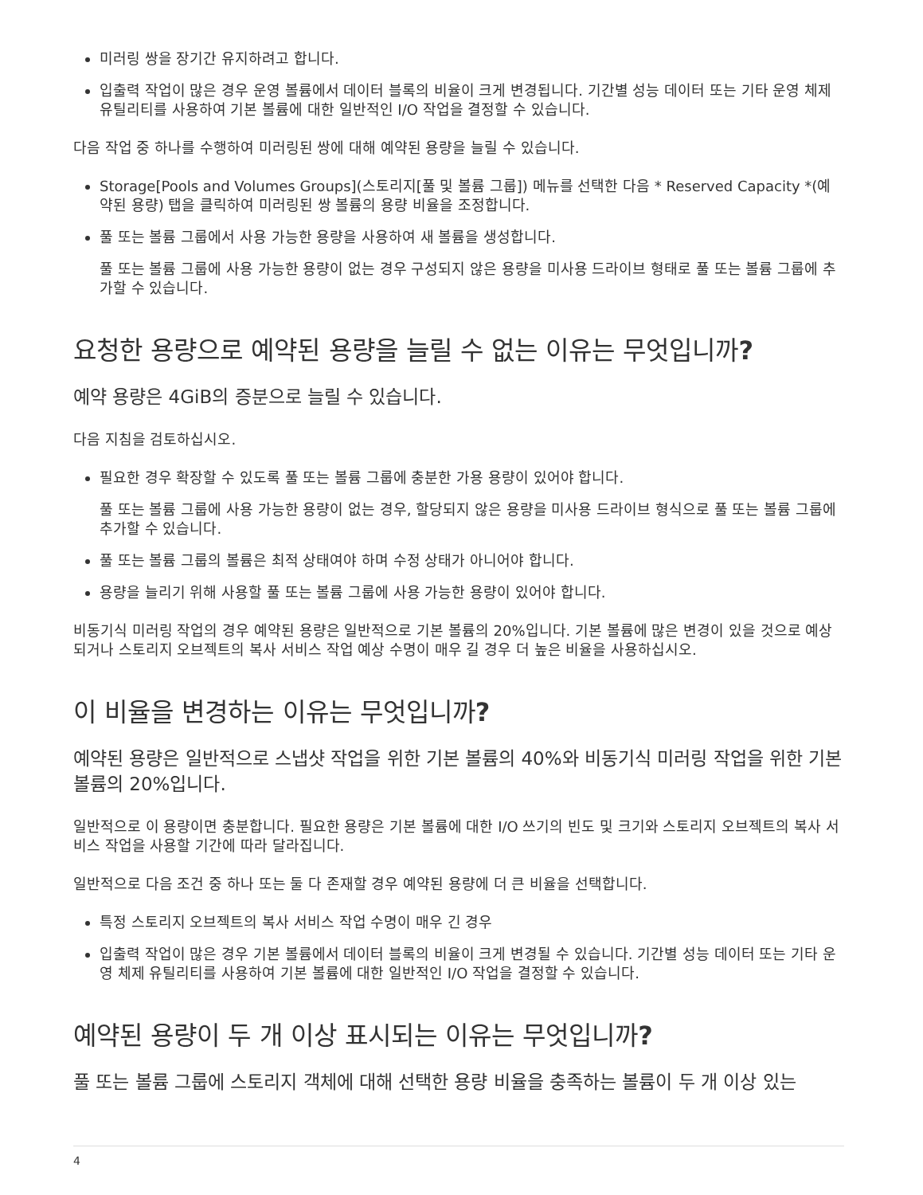미러링 쌍을 장기간 유지하려고 합니다.
입출력 작업이 많은 경우 운영 볼륨에서 데이터 블록의 비율이 크게 변경됩니다. 기간별 성능 데이터 또는 기타 운영 체제 유틸리티를 사용하여 기본 볼륨에 대한 일반적인 I/O 작업을 결정할 수 있습니다.
다음 작업 중 하나를 수행하여 미러링된 쌍에 대해 예약된 용량을 늘릴 수 있습니다.
Storage[Pools and Volumes Groups](스토리지[풀 및 볼륨 그룹]) 메뉴를 선택한 다음 * Reserved Capacity *(예약된 용량) 탭을 클릭하여 미러링된 쌍 볼륨의 용량 비율을 조정합니다.
풀 또는 볼륨 그룹에서 사용 가능한 용량을 사용하여 새 볼륨을 생성합니다.
풀 또는 볼륨 그룹에 사용 가능한 용량이 없는 경우 구성되지 않은 용량을 미사용 드라이브 형태로 풀 또는 볼륨 그룹에 추가할 수 있습니다.
요청한 용량으로 예약된 용량을 늘릴 수 없는 이유는 무엇입니까?
예약 용량은 4GiB의 증분으로 늘릴 수 있습니다.
다음 지침을 검토하십시오.
필요한 경우 확장할 수 있도록 풀 또는 볼륨 그룹에 충분한 가용 용량이 있어야 합니다.
풀 또는 볼륨 그룹에 사용 가능한 용량이 없는 경우, 할당되지 않은 용량을 미사용 드라이브 형식으로 풀 또는 볼륨 그룹에 추가할 수 있습니다.
풀 또는 볼륨 그룹의 볼륨은 최적 상태여야 하며 수정 상태가 아니어야 합니다.
용량을 늘리기 위해 사용할 풀 또는 볼륨 그룹에 사용 가능한 용량이 있어야 합니다.
비동기식 미러링 작업의 경우 예약된 용량은 일반적으로 기본 볼륨의 20%입니다. 기본 볼륨에 많은 변경이 있을 것으로 예상되거나 스토리지 오브젝트의 복사 서비스 작업 예상 수명이 매우 길 경우 더 높은 비율을 사용하십시오.
이 비율을 변경하는 이유는 무엇입니까?
예약된 용량은 일반적으로 스냅샷 작업을 위한 기본 볼륨의 40%와 비동기식 미러링 작업을 위한 기본 볼륨의 20%입니다.
일반적으로 이 용량이면 충분합니다. 필요한 용량은 기본 볼륨에 대한 I/O 쓰기의 빈도 및 크기와 스토리지 오브젝트의 복사 서비스 작업을 사용할 기간에 따라 달라집니다.
일반적으로 다음 조건 중 하나 또는 둘 다 존재할 경우 예약된 용량에 더 큰 비율을 선택합니다.
특정 스토리지 오브젝트의 복사 서비스 작업 수명이 매우 긴 경우
입출력 작업이 많은 경우 기본 볼륨에서 데이터 블록의 비율이 크게 변경될 수 있습니다. 기간별 성능 데이터 또는 기타 운영 체제 유틸리티를 사용하여 기본 볼륨에 대한 일반적인 I/O 작업을 결정할 수 있습니다.
예약된 용량이 두 개 이상 표시되는 이유는 무엇입니까?
풀 또는 볼륨 그룹에 스토리지 객체에 대해 선택한 용량 비율을 충족하는 볼륨이 두 개 이상 있는
4